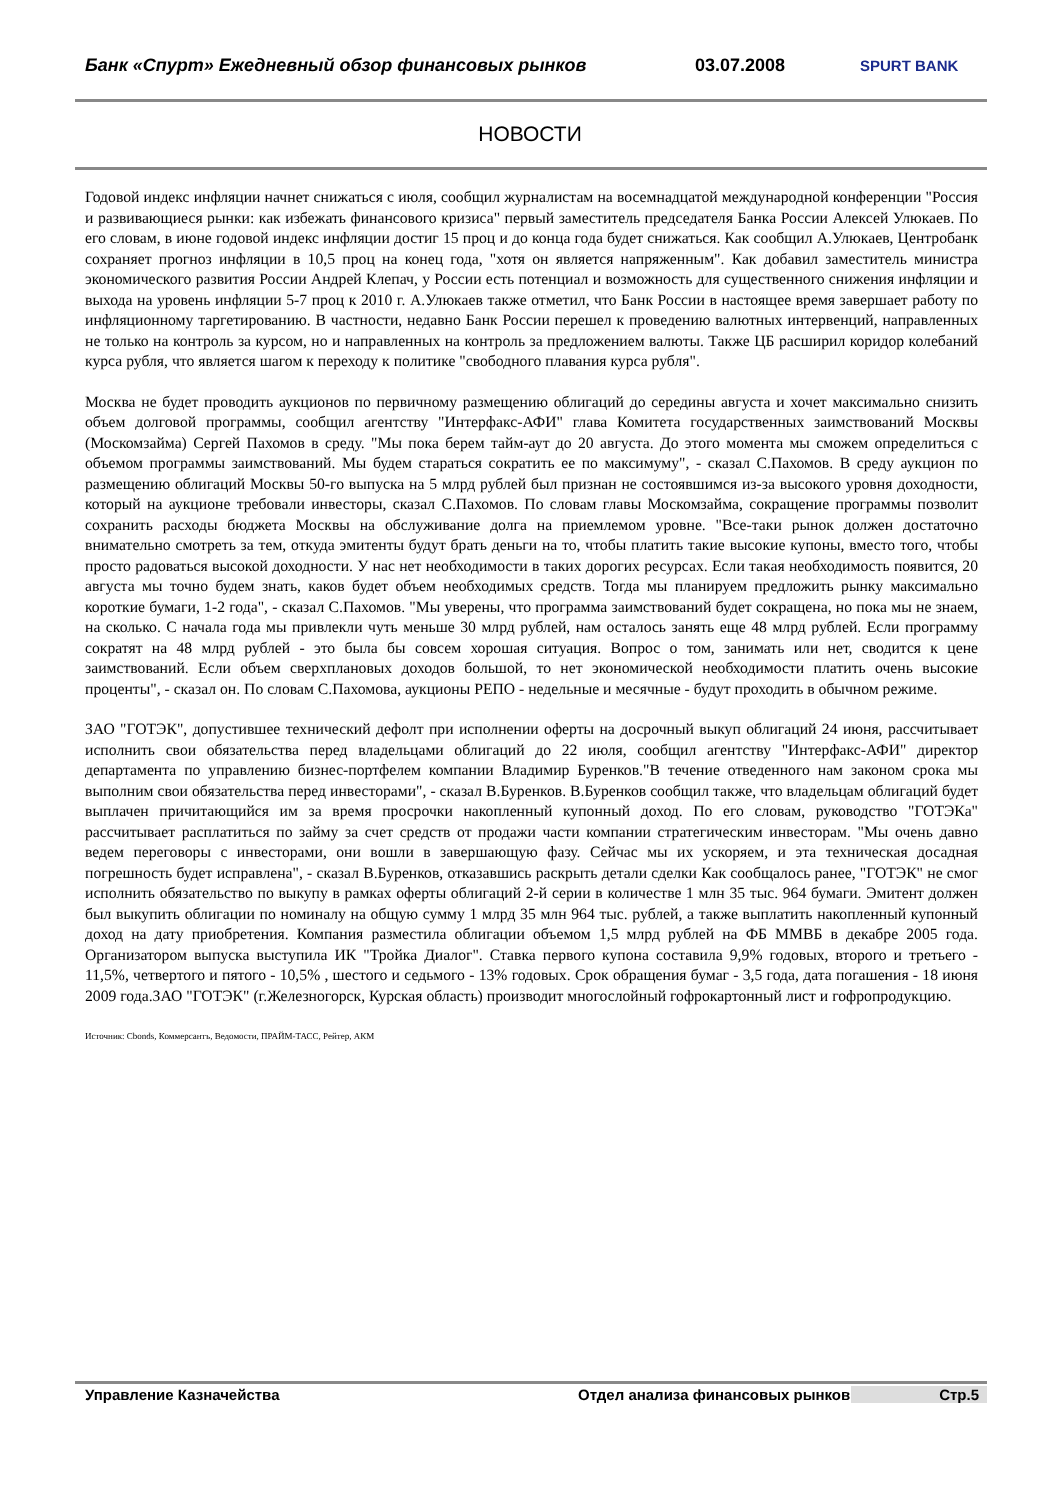Банк «Спурт» Ежедневный обзор финансовых рынков 03.07.2008
SPURT BANK
НОВОСТИ
Годовой индекс инфляции начнет снижаться с июля, сообщил журналистам на восемнадцатой международной конференции "Россия и развивающиеся рынки: как избежать финансового кризиса" первый заместитель председателя Банка России Алексей Улюкаев. По его словам, в июне годовой индекс инфляции достиг 15 проц и до конца года будет снижаться. Как сообщил А.Улюкаев, Центробанк сохраняет прогноз инфляции в 10,5 проц на конец года, "хотя он является напряженным". Как добавил заместитель министра экономического развития России Андрей Клепач, у России есть потенциал и возможность для существенного снижения инфляции и выхода на уровень инфляции 5-7 проц к 2010 г. А.Улюкаев также отметил, что Банк России в настоящее время завершает работу по инфляционному таргетированию. В частности, недавно Банк России перешел к проведению валютных интервенций, направленных не только на контроль за курсом, но и направленных на контроль за предложением валюты. Также ЦБ расширил коридор колебаний курса рубля, что является шагом к переходу к политике "свободного плавания курса рубля".
Москва не будет проводить аукционов по первичному размещению облигаций до середины августа и хочет максимально снизить объем долговой программы, сообщил агентству "Интерфакс-АФИ" глава Комитета государственных заимствований Москвы (Москомзайма) Сергей Пахомов в среду. "Мы пока берем тайм-аут до 20 августа. До этого момента мы сможем определиться с объемом программы заимствований. Мы будем стараться сократить ее по максимуму", - сказал С.Пахомов. В среду аукцион по размещению облигаций Москвы 50-го выпуска на 5 млрд рублей был признан не состоявшимся из-за высокого уровня доходности, который на аукционе требовали инвесторы, сказал С.Пахомов. По словам главы Москомзайма, сокращение программы позволит сохранить расходы бюджета Москвы на обслуживание долга на приемлемом уровне. "Все-таки рынок должен достаточно внимательно смотреть за тем, откуда эмитенты будут брать деньги на то, чтобы платить такие высокие купоны, вместо того, чтобы просто радоваться высокой доходности. У нас нет необходимости в таких дорогих ресурсах. Если такая необходимость появится, 20 августа мы точно будем знать, каков будет объем необходимых средств. Тогда мы планируем предложить рынку максимально короткие бумаги, 1-2 года", - сказал С.Пахомов. "Мы уверены, что программа заимствований будет сокращена, но пока мы не знаем, на сколько. С начала года мы привлекли чуть меньше 30 млрд рублей, нам осталось занять еще 48 млрд рублей. Если программу сократят на 48 млрд рублей - это была бы совсем хорошая ситуация. Вопрос о том, занимать или нет, сводится к цене заимствований. Если объем сверхплановых доходов большой, то нет экономической необходимости платить очень высокие проценты", - сказал он. По словам С.Пахомова, аукционы РЕПО - недельные и месячные - будут проходить в обычном режиме.
ЗАО "ГОТЭК", допустившее технический дефолт при исполнении оферты на досрочный выкуп облигаций 24 июня, рассчитывает исполнить свои обязательства перед владельцами облигаций до 22 июля, сообщил агентству "Интерфакс-АФИ" директор департамента по управлению бизнес-портфелем компании Владимир Буренков."В течение отведенного нам законом срока мы выполним свои обязательства перед инвесторами", - сказал В.Буренков. В.Буренков сообщил также, что владельцам облигаций будет выплачен причитающийся им за время просрочки накопленный купонный доход. По его словам, руководство "ГОТЭКа" рассчитывает расплатиться по займу за счет средств от продажи части компании стратегическим инвесторам. "Мы очень давно ведем переговоры с инвесторами, они вошли в завершающую фазу. Сейчас мы их ускоряем, и эта техническая досадная погрешность будет исправлена", - сказал В.Буренков, отказавшись раскрыть детали сделки Как сообщалось ранее, "ГОТЭК" не смог исполнить обязательство по выкупу в рамках оферты облигаций 2-й серии в количестве 1 млн 35 тыс. 964 бумаги. Эмитент должен был выкупить облигации по номиналу на общую сумму 1 млрд 35 млн 964 тыс. рублей, а также выплатить накопленный купонный доход на дату приобретения. Компания разместила облигации объемом 1,5 млрд рублей на ФБ ММВБ в декабре 2005 года. Организатором выпуска выступила ИК "Тройка Диалог". Ставка первого купона составила 9,9% годовых, второго и третьего - 11,5%, четвертого и пятого - 10,5% , шестого и седьмого - 13% годовых. Срок обращения бумаг - 3,5 года, дата погашения - 18 июня 2009 года.ЗАО "ГОТЭК" (г.Железногорск, Курская область) производит многослойный гофрокартонный лист и гофропродукцию.
Источник: Cbonds, Коммерсантъ, Ведомости, ПРАЙМ-ТАСС, Рейтер, АКМ
Управление Казначейства Отдел анализа финансовых рынков
Стр.5